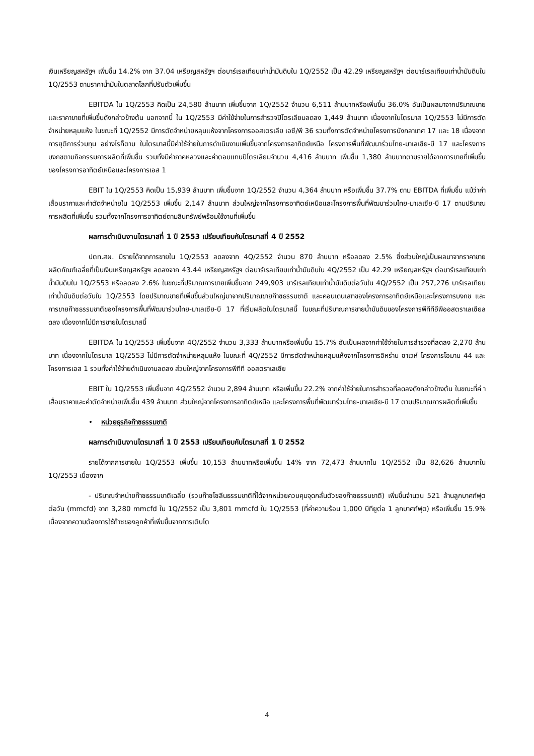เงินเหรียญสหรัฐฯ เพิ่มขึ้น 14.2% จาก 37.04 เหรียญสหรัฐฯ ต่อบาร์เรลเทียบเท่าน้ำมันดิบใน 1Q/2552 เป็น 42.29 เหรียญสหรัฐฯ ต่อบาร์เรลเทียบเท่าน้ำมันดิบใน 1Q/2553 ตามราคาน้ำมันในตลาดโลกที่ปรับตัวเพิ่มขึ้น
EBITDA ใน 1Q/2553 คิดเป็น 24,580 ล้านบาท เพิ่มขึ้นจาก 1Q/2552 จำนวน 6,511 ล้านบาทหรือเพิ่มขึ้น 36.0% อันเป็นผลมาจากปริมาณขายและราคาขายที่เพิ่มขึ้นดังกล่าวข้างต้น นอกจากนี้ ใน 1Q/2553 มีค่าใช้จ่ายในการสำรวจปิโตรเลียมลดลง 1,449 ล้านบาท เนื่องจากในไตรมาส 1Q/2553 ไม่มีการตัดจำหน่ายหลุมแห้ง ในขณะที่ 1Q/2552 มีการตัดจำหน่ายหลุมแห้งจากโครงการออสเตรเลีย เอซี/พี 36 รวมทั้งการตัดจำหน่ายโครงการบังกลาเทศ 17 และ 18 เนื่องจากการยุติการร่วมทุน อย่างไรก็ตาม ในไตรมาสนี้มีค่าใช้จ่ายในการดำเนินงานเพิ่มขึ้นจากโครงการอาทิตย์เหนือ โครงการพื้นที่พัฒนาร่วมไทย-มาเลเซีย-บี 17 และโครงการบงกชตามกิจกรรมการผลิตที่เพิ่มขึ้น รวมทั้งมีค่าภาคหลวงและค่าตอบแทนปิโตรเลียมจำนวน 4,416 ล้านบาท เพิ่มขึ้น 1,380 ล้านบาทตามรายได้จากการขายที่เพิ่มขึ้นของโครงการอาทิตย์เหนือและโครงการเอส 1
EBIT ใน 1Q/2553 คิดเป็น 15,939 ล้านบาท เพิ่มขึ้นจาก 1Q/2552 จำนวน 4,364 ล้านบาท หรือเพิ่มขึ้น 37.7% ตาม EBITDA ที่เพิ่มขึ้น แม้ว่าค่าเสื่อมราคาและค่าตัดจำหน่ายใน 1Q/2553 เพิ่มขึ้น 2,147 ล้านบาท ส่วนใหญ่จากโครงการอาทิตย์เหนือและโครงการพื้นที่พัฒนาร่วมไทย-มาเลเซีย-บี 17 ตามปริมาณการผลิตที่เพิ่มขึ้น รวมทั้งจากโครงการอาทิตย์ตามสินทรัพย์พร้อมใช้งานที่เพิ่มขึ้น
ผลการดำเนินงานไตรมาสที่ 1 ปี 2553 เปรียบเทียบกับไตรมาสที่ 4 ปี 2552
ปตท.สผ. มีรายได้จากการขายใน 1Q/2553 ลดลงจาก 4Q/2552 จำนวน 870 ล้านบาท หรือลดลง 2.5% ซึ่งส่วนใหญ่เป็นผลมาจากราคาขายผลิตภัณฑ์เฉลี่ยที่เป็นเงินเหรียญสหรัฐฯ ลดลงจาก 43.44 เหรียญสหรัฐฯ ต่อบาร์เรลเทียบเท่าน้ำมันดิบใน 4Q/2552 เป็น 42.29 เหรียญสหรัฐฯ ต่อบาร์เรลเทียบเท่าน้ำมันดิบใน 1Q/2553 หรือลดลง 2.6% ในขณะที่ปริมาณการขายเพิ่มขึ้นจาก 249,903 บาร์เรลเทียบเท่าน้ำมันดิบต่อวันใน 4Q/2552 เป็น 257,276 บาร์เรลเทียบเท่าน้ำมันดิบต่อวันใน 1Q/2553 โดยปริมาณขายที่เพิ่มขึ้นส่วนใหญ่มาจากปริมาณขายก๊าซธรรมชาติ และคอนเดนเสทของโครงการอาทิตย์เหนือและโครงการบงกช และการขายก๊าซธรรมชาติของโครงการพื้นที่พัฒนาร่วมไทย-มาเลเซีย-บี 17 ที่เริ่มผลิตในไตรมาสนี้ ในขณะที่ปริมาณการขายน้ำมันดิบของโครงการพีทีทีอีพีออสตราเลเซียลดลง เนื่องจากไม่มีการขายในไตรมาสนี้
EBITDA ใน 1Q/2553 เพิ่มขึ้นจาก 4Q/2552 จำนวน 3,333 ล้านบาทหรือเพิ่มขึ้น 15.7% อันเป็นผลจากค่าใช้จ่ายในการสำรวจที่ลดลง 2,270 ล้านบาท เนื่องจากในไตรมาส 1Q/2553 ไม่มีการตัดจำหน่ายหลุมแห้ง ในขณะที่ 4Q/2552 มีการตัดจำหน่ายหลุมแห้งจากโครงการอิหร่าน ซาเวห์ โครงการโอมาน 44 และโครงการเอส 1 รวมทั้งค่าใช้จ่ายดำเนินงานลดลง ส่วนใหญ่จากโครงการพีทีที ออสตราเลเซีย
EBIT ใน 1Q/2553 เพิ่มขึ้นจาก 4Q/2552 จำนวน 2,894 ล้านบาท หรือเพิ่มขึ้น 22.2% จากค่าใช้จ่ายในการสำรวจที่ลดลงดังกล่าวข้างต้น ในขณะที่ค่ าเสื่อมราคาและค่าตัดจำหน่ายเพิ่มขึ้น 439 ล้านบาท ส่วนใหญ่จากโครงการอาทิตย์เหนือ และโครงการพื้นที่พัฒนาร่วมไทย-มาเลเซีย-บี 17 ตามปริมาณการผลิตที่เพิ่มขึ้น
• หน่วยธุรกิจก๊าซธรรมชาติ
ผลการดำเนินงานไตรมาสที่ 1 ปี 2553 เปรียบเทียบกับไตรมาสที่ 1 ปี 2552
รายได้จากการขายใน 1Q/2553 เพิ่มขึ้น 10,153 ล้านบาทหรือเพิ่มขึ้น 14% จาก 72,473 ล้านบาทใน 1Q/2552 เป็น 82,626 ล้านบาทใน 1Q/2553 เนื่องจาก
- ปริมาณจำหน่ายก๊าซธรรมชาติเฉลี่ย (รวมก๊าซโซลีนธรรมชาติที่ได้จากหน่วยควบคุมจุดกลั่นตัวของก๊าซธรรมชาติ) เพิ่มขึ้นจำนวน 521 ล้านลูกบาศก์ฟุตต่อวัน (mmcfd) จาก 3,280 mmcfd ใน 1Q/2552 เป็น 3,801 mmcfd ใน 1Q/2553 (ที่ค่าความร้อน 1,000 บีทียูต่อ 1 ลูกบาศก์ฟุต) หรือเพิ่มขึ้น 15.9% เนื่องจากความต้องการใช้ก๊าซของลูกค้าที่เพิ่มขึ้นจากการเติบโต
4